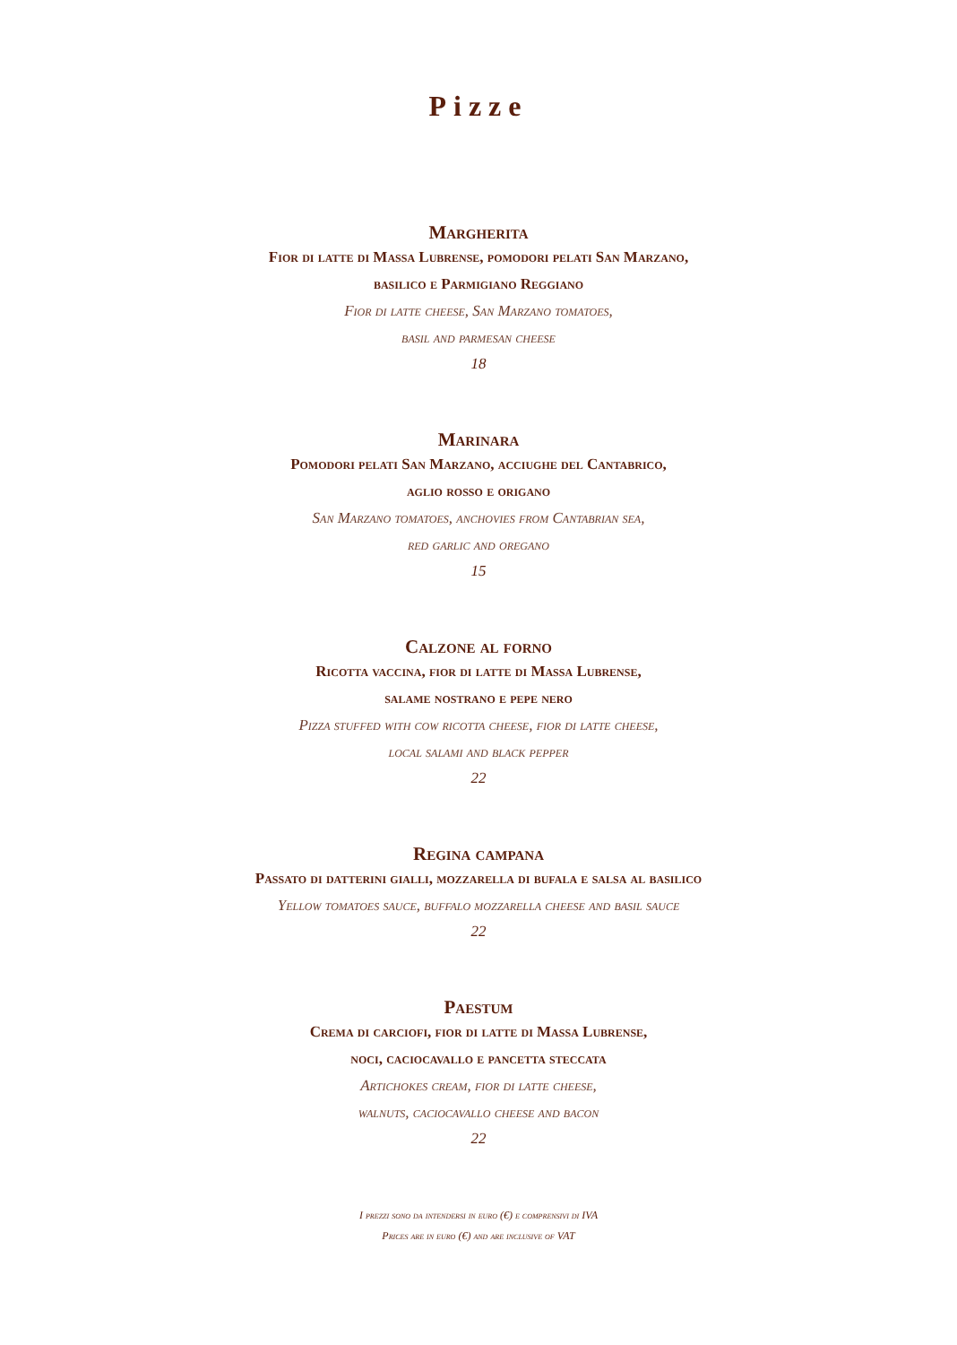Pizze
Margherita
Fior di latte di Massa Lubrense, pomodori pelati San Marzano,
basilico e Parmigiano Reggiano
Fior di latte cheese, San Marzano tomatoes,
basil and parmesan cheese
18
Marinara
Pomodori pelati San Marzano, acciughe del Cantabrico,
aglio rosso e origano
San Marzano tomatoes, anchovies from Cantabrian sea,
red garlic and oregano
15
Calzone al forno
Ricotta vaccina, fior di latte di Massa Lubrense,
salame nostrano e pepe nero
Pizza stuffed with cow ricotta cheese, fior di latte cheese,
local salami and black pepper
22
Regina campana
Passato di datterini gialli, mozzarella di bufala e salsa al basilico
Yellow tomatoes sauce, buffalo mozzarella cheese and basil sauce
22
Paestum
Crema di carciofi, fior di latte di Massa Lubrense,
noci, caciocavallo e pancetta steccata
Artichokes cream, fior di latte cheese,
walnuts, caciocavallo cheese and bacon
22
I prezzi sono da intendersi in euro (€) e comprensivi di IVA
Prices are in euro (€) and are inclusive of VAT